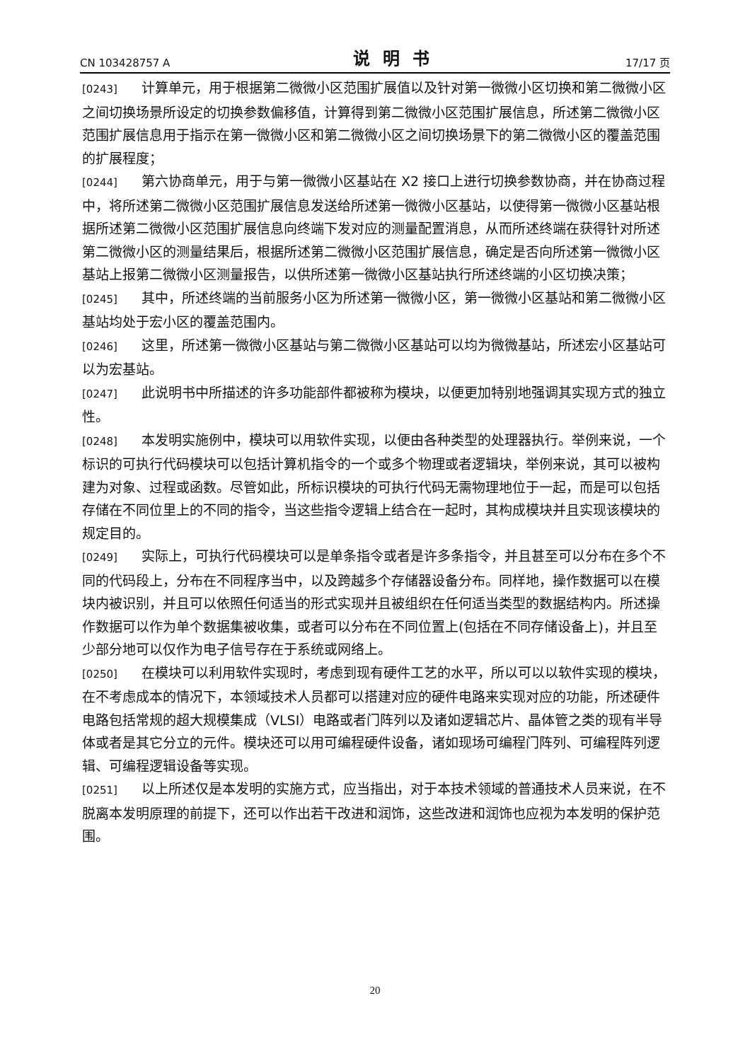CN 103428757 A 说明书 17/17 页
[0243] 计算单元，用于根据第二微微小区范围扩展值以及针对第一微微小区切换和第二微微小区之间切换场景所设定的切换参数偏移值，计算得到第二微微小区范围扩展信息，所述第二微微小区范围扩展信息用于指示在第一微微小区和第二微微小区之间切换场景下的第二微微小区的覆盖范围的扩展程度；
[0244] 第六协商单元，用于与第一微微小区基站在 X2 接口上进行切换参数协商，并在协商过程中，将所述第二微微小区范围扩展信息发送给所述第一微微小区基站，以使得第一微微小区基站根据所述第二微微小区范围扩展信息向终端下发对应的测量配置消息，从而所述终端在获得针对所述第二微微小区的测量结果后，根据所述第二微微小区范围扩展信息，确定是否向所述第一微微小区基站上报第二微微小区测量报告，以供所述第一微微小区基站执行所述终端的小区切换决策；
[0245] 其中，所述终端的当前服务小区为所述第一微微小区，第一微微小区基站和第二微微小区基站均处于宏小区的覆盖范围内。
[0246] 这里，所述第一微微小区基站与第二微微小区基站可以均为微微基站，所述宏小区基站可以为宏基站。
[0247] 此说明书中所描述的许多功能部件都被称为模块，以便更加特别地强调其实现方式的独立性。
[0248] 本发明实施例中，模块可以用软件实现，以便由各种类型的处理器执行。举例来说，一个标识的可执行代码模块可以包括计算机指令的一个或多个物理或者逻辑块，举例来说，其可以被构建为对象、过程或函数。尽管如此，所标识模块的可执行代码无需物理地位于一起，而是可以包括存储在不同位里上的不同的指令，当这些指令逻辑上结合在一起时，其构成模块并且实现该模块的规定目的。
[0249] 实际上，可执行代码模块可以是单条指令或者是许多条指令，并且甚至可以分布在多个不同的代码段上，分布在不同程序当中，以及跨越多个存储器设备分布。同样地，操作数据可以在模块内被识别，并且可以依照任何适当的形式实现并且被组织在任何适当类型的数据结构内。所述操作数据可以作为单个数据集被收集，或者可以分布在不同位置上(包括在不同存储设备上)，并且至少部分地可以仅作为电子信号存在于系统或网络上。
[0250] 在模块可以利用软件实现时，考虑到现有硬件工艺的水平，所以可以以软件实现的模块，在不考虑成本的情况下，本领域技术人员都可以搭建对应的硬件电路来实现对应的功能，所述硬件电路包括常规的超大规模集成（VLSI）电路或者门阵列以及诸如逻辑芯片、晶体管之类的现有半导体或者是其它分立的元件。模块还可以用可编程硬件设备，诸如现场可编程门阵列、可编程阵列逻辑、可编程逻辑设备等实现。
[0251] 以上所述仅是本发明的实施方式，应当指出，对于本技术领域的普通技术人员来说，在不脱离本发明原理的前提下，还可以作出若干改进和润饰，这些改进和润饰也应视为本发明的保护范围。
20